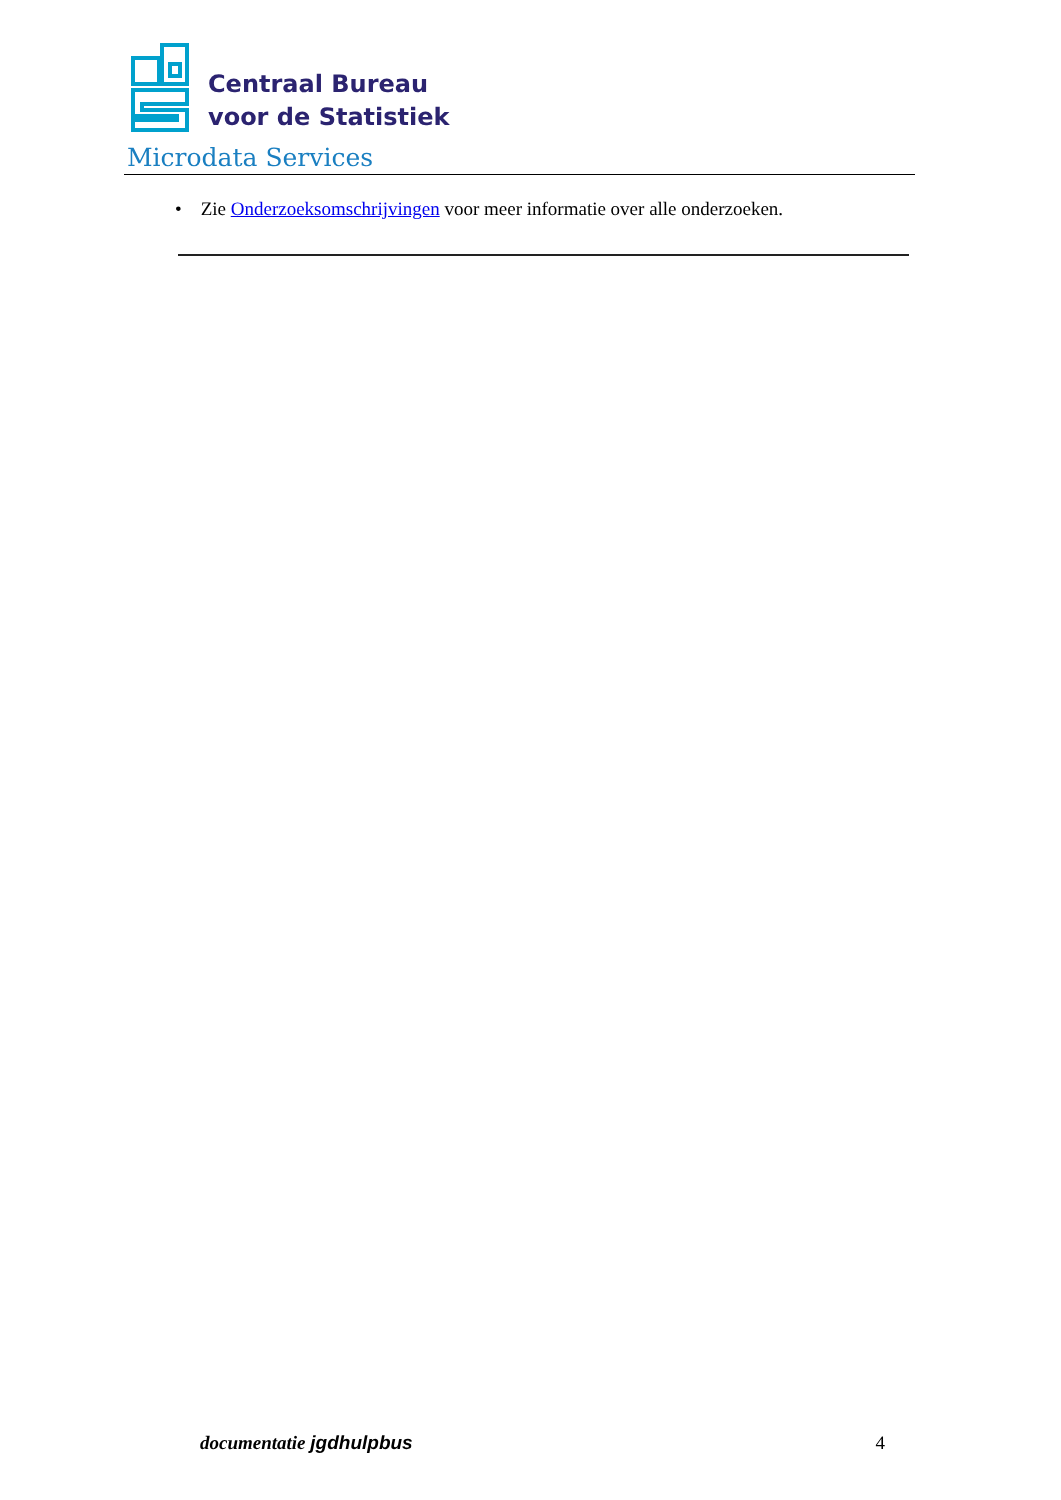Centraal Bureau
voor de Statistiek
Microdata Services
• Zie Onderzoeksomschrijvingen voor meer informatie over alle onderzoeken.
documentatie jgdhulpbus 4